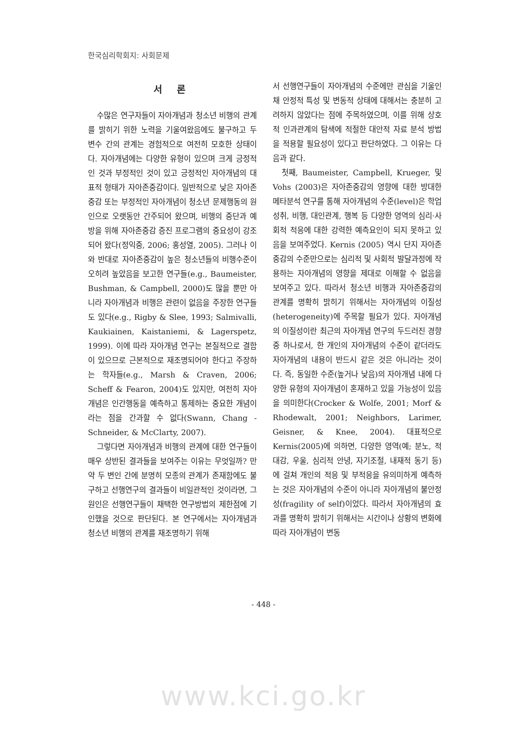한국심리학회지: 사회문제
서 론
수많은 연구자들이 자아개념과 청소년 비행의 관계를 밝히기 위한 노력을 기울여왔음에도 불구하고 두 변수 간의 관계는 경험적으로 여전히 모호한 상태이다. 자아개념에는 다양한 유형이 있으며 크게 긍정적인 것과 부정적인 것이 있고 긍정적인 자아개념의 대표적 형태가 자아존중감이다. 일반적으로 낮은 자아존중감 또는 부정적인 자아개념이 청소년 문제행동의 원인으로 오랫동안 간주되어 왔으며, 비행의 중단과 예방을 위해 자아존중감 증진 프로그램의 중요성이 강조되어 왔다(정익중, 2006; 홍성열, 2005). 그러나 이와 반대로 자아존중감이 높은 청소년들의 비행수준이 오히려 높았음을 보고한 연구들(e.g., Baumeister, Bushman, & Campbell, 2000)도 많을 뿐만 아니라 자아개념과 비행은 관련이 없음을 주장한 연구들도 있다(e.g., Rigby & Slee, 1993; Salmivalli, Kaukiainen, Kaistaniemi, & Lagerspetz, 1999). 이에 따라 자아개념 연구는 본질적으로 결함이 있으므로 근본적으로 재조명되어야 한다고 주장하는 학자들(e.g., Marsh & Craven, 2006; Scheff & Fearon, 2004)도 있지만, 여전히 자아개념은 인간행동을 예측하고 통제하는 중요한 개념이라는 점을 간과할 수 없다(Swann, Chang - Schneider, & McClarty, 2007).
그렇다면 자아개념과 비행의 관계에 대한 연구들이 매우 상반된 결과들을 보여주는 이유는 무엇일까? 만약 두 변인 간에 분명히 모종의 관계가 존재함에도 불구하고 선행연구의 결과들이 비일관적인 것이라면, 그 원인은 선행연구들이 채택한 연구방법의 제한점에 기인했을 것으로 판단된다. 본 연구에서는 자아개념과 청소년 비행의 관계를 재조명하기 위해
서 선행연구들이 자아개념의 수준에만 관심을 기울인 채 안정적 특성 및 변동적 상태에 대해서는 충분히 고려하지 않았다는 점에 주목하였으며, 이를 위해 상호적 인과관계의 탐색에 적절한 대안적 자료 분석 방법을 적용할 필요성이 있다고 판단하였다. 그 이유는 다음과 같다.
첫째, Baumeister, Campbell, Krueger, 및 Vohs (2003)은 자아존중감의 영향에 대한 방대한 메타분석 연구를 통해 자아개념의 수준(level)은 학업성취, 비행, 대인관계, 행복 등 다양한 영역의 심리·사회적 적응에 대한 강력한 예측요인이 되지 못하고 있음을 보여주었다. Kernis (2005) 역시 단지 자아존중감의 수준만으로는 심리적 및 사회적 발달과정에 작용하는 자아개념의 영향을 제대로 이해할 수 없음을 보여주고 있다. 따라서 청소년 비행과 자아존중감의 관계를 명확히 밝히기 위해서는 자아개념의 이질성(heterogeneity)에 주목할 필요가 있다. 자아개념의 이질성이란 최근의 자아개념 연구의 두드러진 경향 중 하나로서, 한 개인의 자아개념의 수준이 같더라도 자아개념의 내용이 반드시 같은 것은 아니라는 것이다. 즉, 동일한 수준(높거나 낮음)의 자아개념 내에 다양한 유형의 자아개념이 혼재하고 있을 가능성이 있음을 의미한다(Crocker & Wolfe, 2001; Morf & Rhodewalt, 2001; Neighbors, Larimer, Geisner, & Knee, 2004). 대표적으로 Kernis(2005)에 의하면, 다양한 영역(예; 분노, 적대감, 우울, 심리적 안녕, 자기조절, 내재적 동기 등)에 걸쳐 개인의 적응 및 부적응을 유의미하게 예측하는 것은 자아개념의 수준이 아니라 자아개념의 불안정성(fragility of self)이었다. 따라서 자아개념의 효과를 명확히 밝히기 위해서는 시간이나 상황의 변화에 따라 자아개념이 변동
- 448 -
www.kci.go.kr